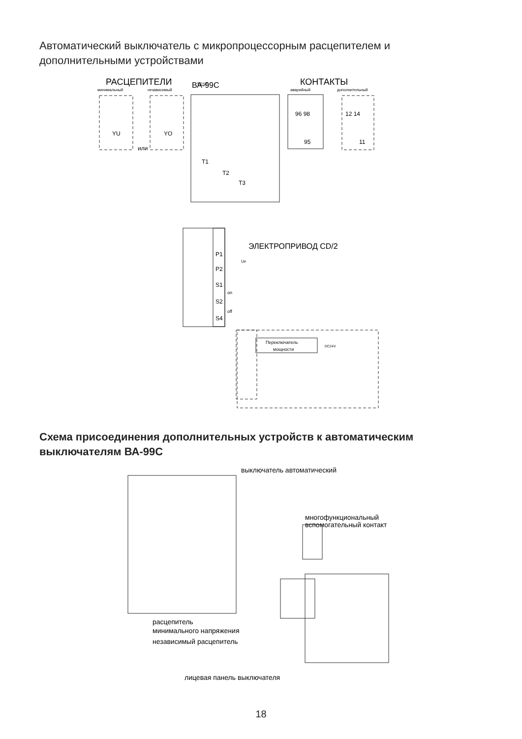Автоматический выключатель с микропроцессорным расцепителем и дополнительными устройствами
РАСЦЕПИТЕЛИ
минимальный
независимый
ВА-99С
КОНТАКТЫ
аварийный
дополнительный
YU
YO
или
96 98
95
12 14
11
T1
T2
T3
ЭЛЕКТРОПРИВОД CD/2
P1
P2
S1
S2
S4
on
off
Ue
Переключатель
мощности
DC24V
TEST
Схема присоединения дополнительных устройств к автоматическим выключателям ВА-99С
выключатель автоматический
многофункциональный
вспомогательный контакт
расцепитель
минимального напряжения
независимый расцепитель
лицевая панель выключателя
18